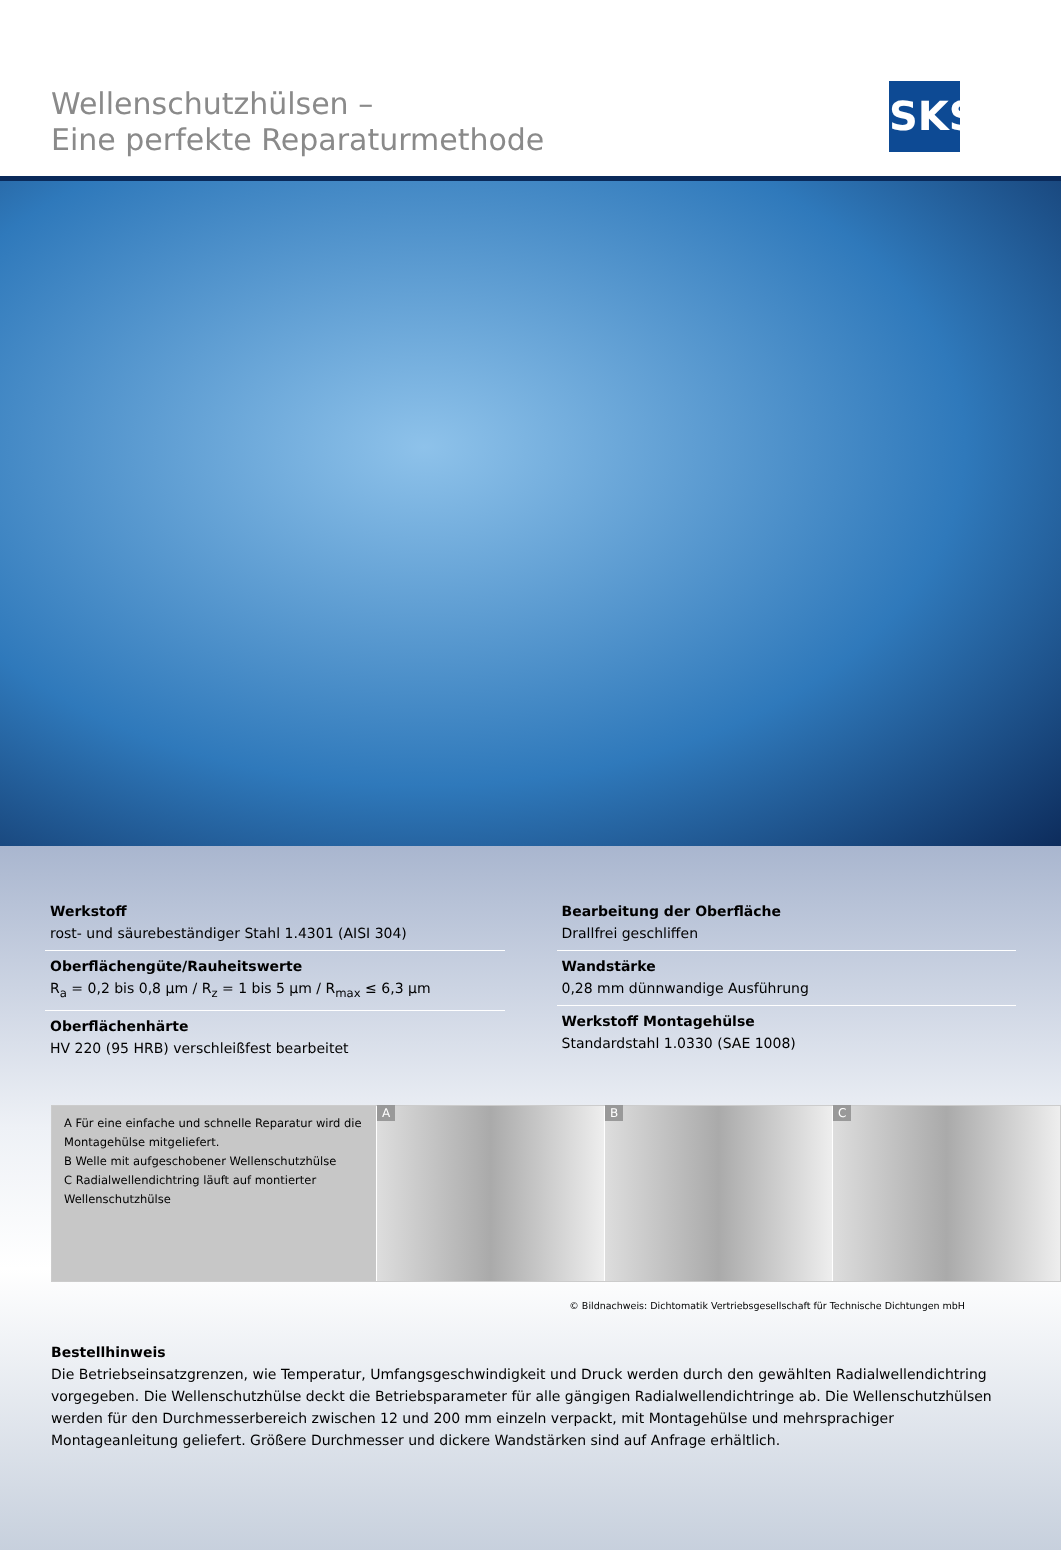Wellenschutzhülsen –
Eine perfekte Reparaturmethode
SKS
Werkstoff
rost- und säurebeständiger Stahl 1.4301 (AISI 304)
Oberflächengüte/Rauheitswerte
R<sub>a</sub> = 0,2 bis 0,8 µm / R<sub>z</sub> = 1 bis 5 µm / R<sub>max</sub> ≤ 6,3 µm
Oberflächenhärte
HV 220 (95 HRB) verschleißfest bearbeitet
Bearbeitung der Oberfläche
Drallfrei geschliffen
Wandstärke
0,28 mm dünnwandige Ausführung
Werkstoff Montagehülse
Standardstahl 1.0330 (SAE 1008)
A Für eine einfache und schnelle Reparatur wird die Montagehülse mitgeliefert.
B Welle mit aufgeschobener Wellenschutzhülse
C Radialwellendichtring läuft auf montierter Wellenschutzhülse
A B C
© Bildnachweis: Dichtomatik Vertriebsgesellschaft für Technische Dichtungen mbH
Bestellhinweis
Die Betriebseinsatzgrenzen, wie Temperatur, Umfangsgeschwindigkeit und Druck werden durch den gewählten Radialwellendichtring vorgegeben. Die Wellenschutzhülse deckt die Betriebsparameter für alle gängigen Radialwellendichtringe ab. Die Wellenschutzhülsen werden für den Durchmesserbereich zwischen 12 und 200 mm einzeln verpackt, mit Montagehülse und mehrsprachiger Montageanleitung geliefert. Größere Durchmesser und dickere Wandstärken sind auf Anfrage erhältlich.